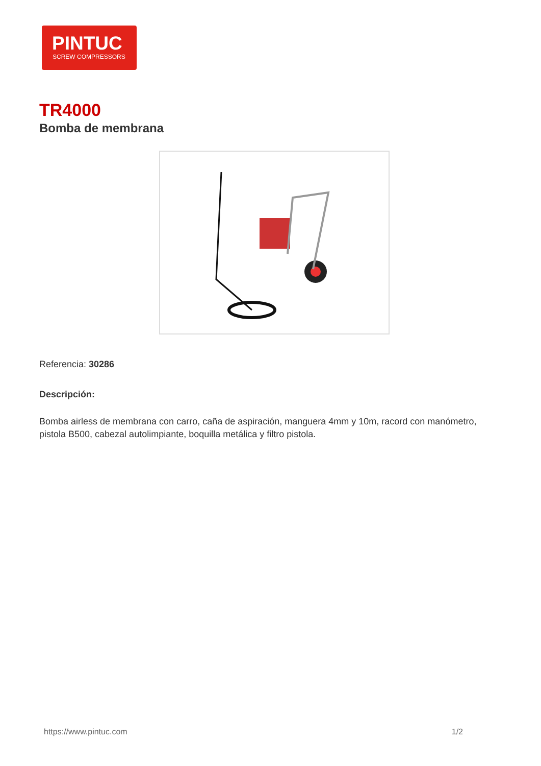PINTUC
SCREW COMPRESSORS
TR4000
Bomba de membrana
Referencia: 30286
Descripción:
Bomba airless de membrana con carro, caña de aspiración, manguera 4mm y 10m, racord con manómetro, pistola B500, cabezal autolimpiante, boquilla metálica y filtro pistola.
https://www.pintuc.com 1/2